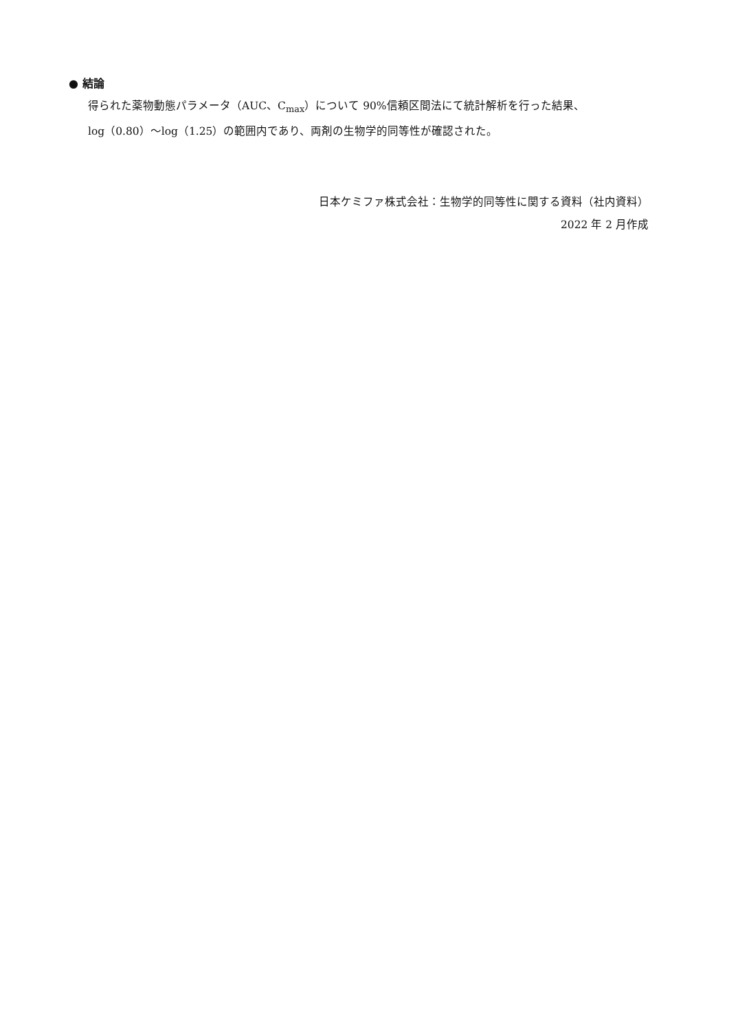● 結論
得られた薬物動態パラメータ（AUC、C<sub>max</sub>）について 90%信頼区間法にて統計解析を行った結果、
log（0.80）～log（1.25）の範囲内であり、両剤の生物学的同等性が確認された。
日本ケミファ株式会社：生物学的同等性に関する資料（社内資料）
2022 年 2 月作成